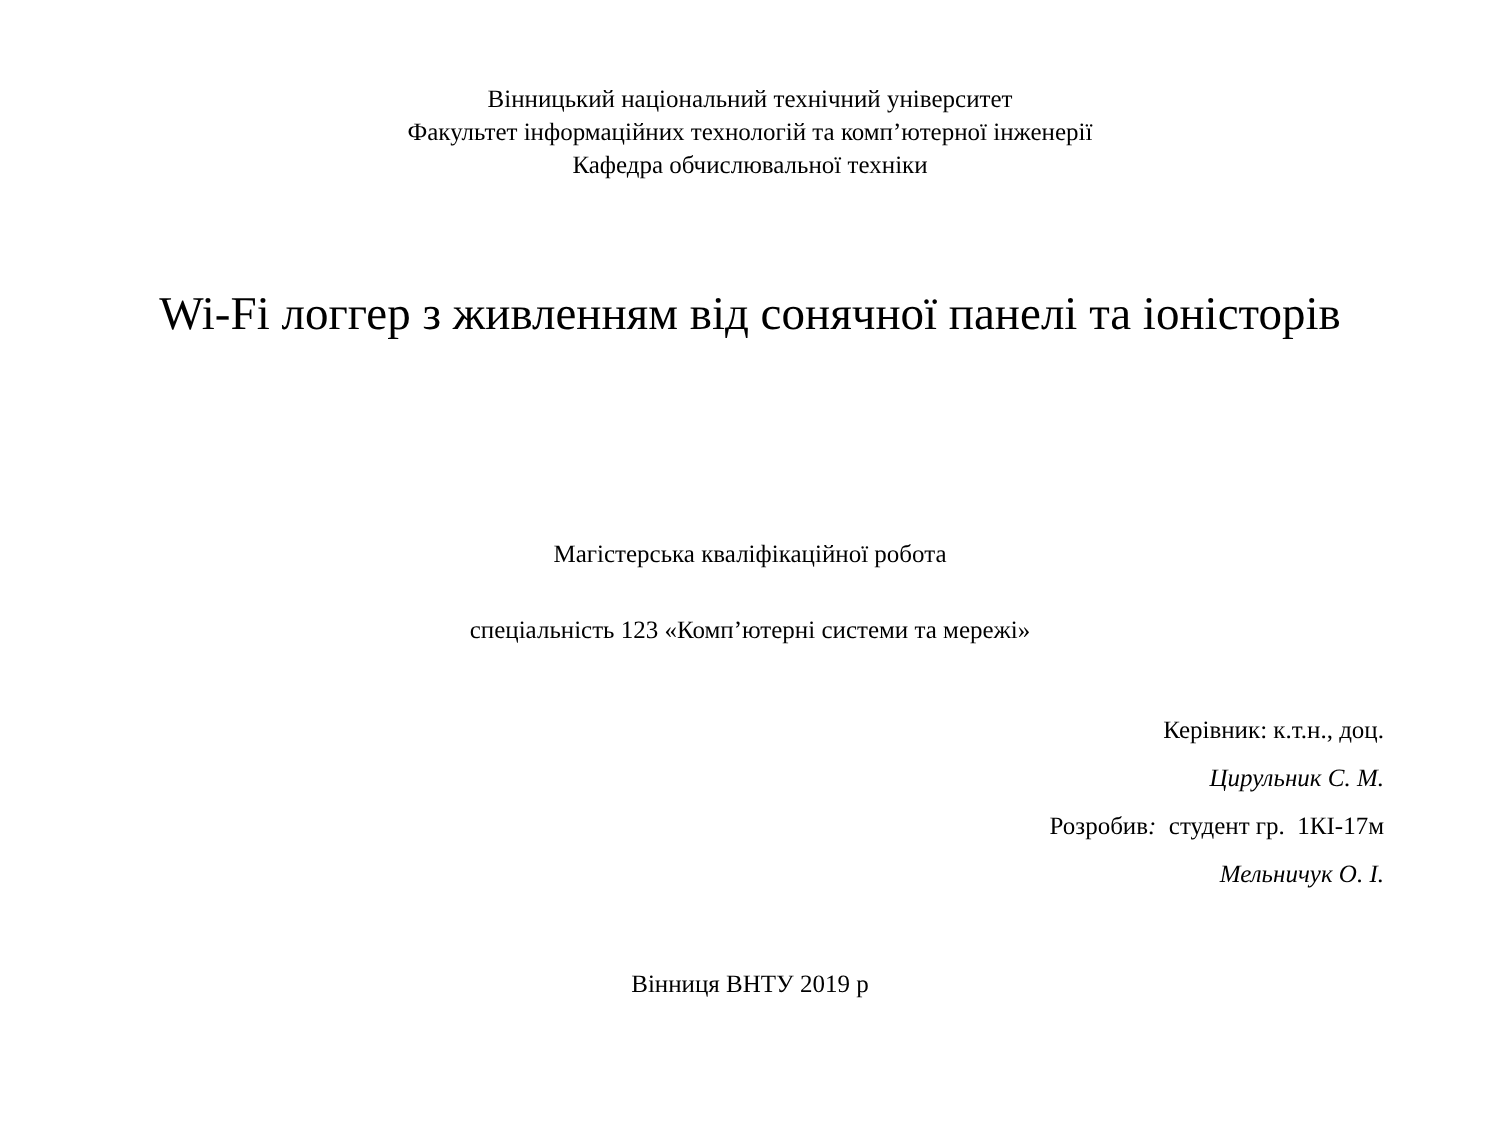Вінницький національний технічний університет
Факультет інформаційних технологій та комп’ютерної інженерії
Кафедра обчислювальної техніки
Wi-Fi логгер з живленням від сонячної панелі та іоністорів
Магістерська кваліфікаційної робота
спеціальність 123 «Комп’ютерні системи та мережі»
Керівник: к.т.н., доц.
Цирульник С. М.
Розробив: студент гр. 1КІ-17м
Мельничук О. І.
Вінниця ВНТУ 2019 р